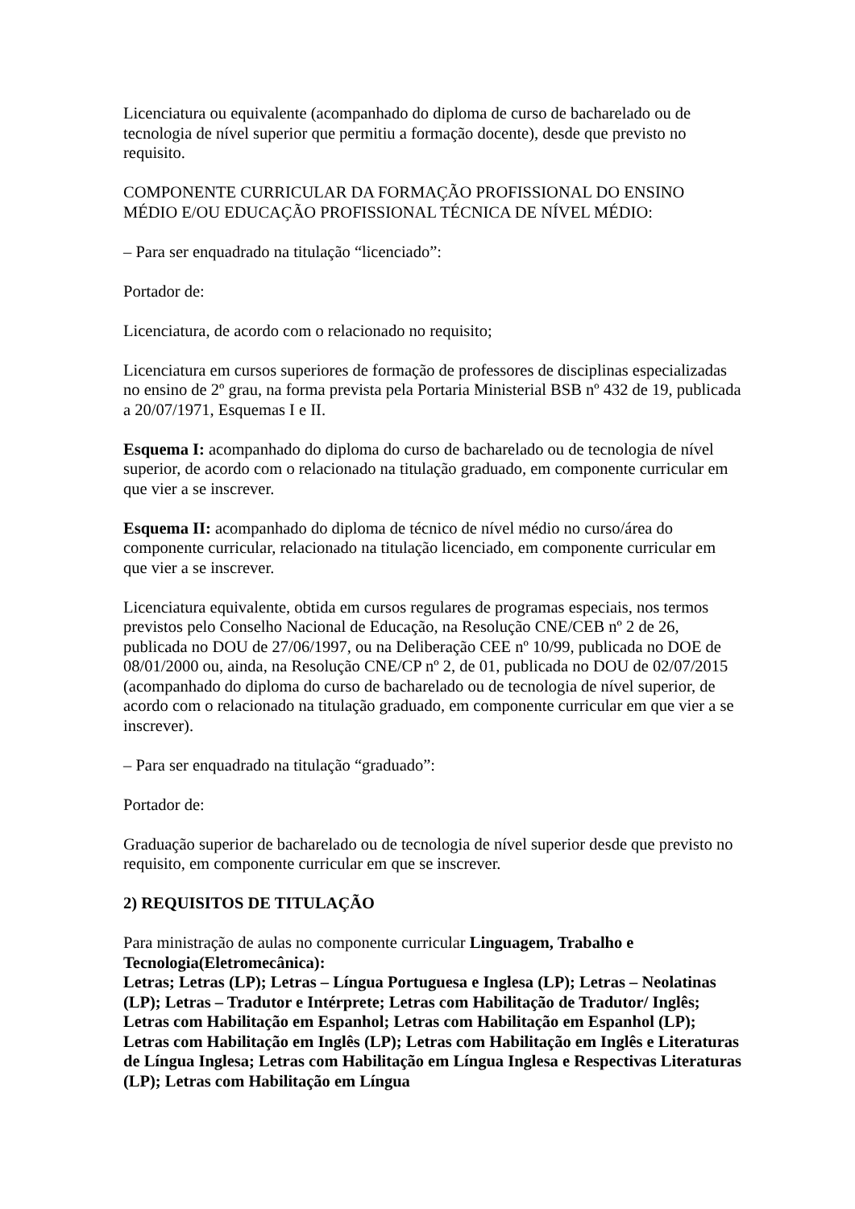Licenciatura ou equivalente (acompanhado do diploma de curso de bacharelado ou de tecnologia de nível superior que permitiu a formação docente), desde que previsto no requisito.
COMPONENTE CURRICULAR DA FORMAÇÃO PROFISSIONAL DO ENSINO MÉDIO E/OU EDUCAÇÃO PROFISSIONAL TÉCNICA DE NÍVEL MÉDIO:
– Para ser enquadrado na titulação “licenciado”:
Portador de:
Licenciatura, de acordo com o relacionado no requisito;
Licenciatura em cursos superiores de formação de professores de disciplinas especializadas no ensino de 2º grau, na forma prevista pela Portaria Ministerial BSB nº 432 de 19, publicada a 20/07/1971, Esquemas I e II.
Esquema I: acompanhado do diploma do curso de bacharelado ou de tecnologia de nível superior, de acordo com o relacionado na titulação graduado, em componente curricular em que vier a se inscrever.
Esquema II: acompanhado do diploma de técnico de nível médio no curso/área do componente curricular, relacionado na titulação licenciado, em componente curricular em que vier a se inscrever.
Licenciatura equivalente, obtida em cursos regulares de programas especiais, nos termos previstos pelo Conselho Nacional de Educação, na Resolução CNE/CEB nº 2 de 26, publicada no DOU de 27/06/1997, ou na Deliberação CEE nº 10/99, publicada no DOE de 08/01/2000 ou, ainda, na Resolução CNE/CP nº 2, de 01, publicada no DOU de 02/07/2015 (acompanhado do diploma do curso de bacharelado ou de tecnologia de nível superior, de acordo com o relacionado na titulação graduado, em componente curricular em que vier a se inscrever).
– Para ser enquadrado na titulação “graduado”:
Portador de:
Graduação superior de bacharelado ou de tecnologia de nível superior desde que previsto no requisito, em componente curricular em que se inscrever.
2) REQUISITOS DE TITULAÇÃO
Para ministração de aulas no componente curricular Linguagem, Trabalho e Tecnologia(Eletromecânica):
Letras; Letras (LP); Letras – Língua Portuguesa e Inglesa (LP); Letras – Neolatinas (LP); Letras – Tradutor e Intérprete; Letras com Habilitação de Tradutor/ Inglês; Letras com Habilitação em Espanhol; Letras com Habilitação em Espanhol (LP); Letras com Habilitação em Inglês (LP); Letras com Habilitação em Inglês e Literaturas de Língua Inglesa; Letras com Habilitação em Língua Inglesa e Respectivas Literaturas (LP); Letras com Habilitação em Língua